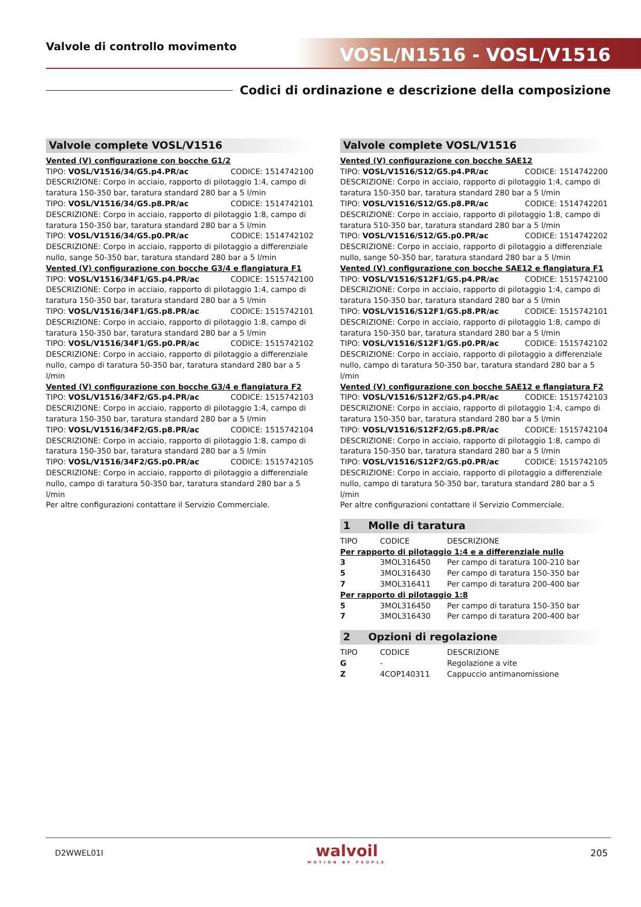Valvole di controllo movimento VOSL/N1516 - VOSL/V1516
Codici di ordinazione e descrizione della composizione
Valvole complete VOSL/V1516
Vented (V) configurazione con bocche G1/2
TIPO: VOSL/V1516/34/G5.p4.PR/ac CODICE: 1514742100
DESCRIZIONE: Corpo in acciaio, rapporto di pilotaggio 1:4, campo di taratura 150-350 bar, taratura standard 280 bar a 5 l/min
TIPO: VOSL/V1516/34/G5.p8.PR/ac CODICE: 1514742101
DESCRIZIONE: Corpo in acciaio, rapporto di pilotaggio 1:8, campo di taratura 150-350 bar, taratura standard 280 bar a 5 l/min
TIPO: VOSL/V1516/34/G5.p0.PR/ac CODICE: 1514742102
DESCRIZIONE: Corpo in acciaio, rapporto di pilotaggio a differenziale nullo, sange 50-350 bar, taratura standard 280 bar a 5 l/min
Vented (V) configurazione con bocche G3/4 e flangiatura F1
TIPO: VOSL/V1516/34F1/G5.p4.PR/ac CODICE: 1515742100
DESCRIZIONE: Corpo in acciaio, rapporto di pilotaggio 1:4, campo di taratura 150-350 bar, taratura standard 280 bar a 5 l/min
TIPO: VOSL/V1516/34F1/G5.p8.PR/ac CODICE: 1515742101
DESCRIZIONE: Corpo in acciaio, rapporto di pilotaggio 1:8, campo di taratura 150-350 bar, taratura standard 280 bar a 5 l/min
TIPO: VOSL/V1516/34F1/G5.p0.PR/ac CODICE: 1515742102
DESCRIZIONE: Corpo in acciaio, rapporto di pilotaggio a differenziale nullo, campo di taratura 50-350 bar, taratura standard 280 bar a 5 l/min
Vented (V) configurazione con bocche G3/4 e flangiatura F2
TIPO: VOSL/V1516/34F2/G5.p4.PR/ac CODICE: 1515742103
DESCRIZIONE: Corpo in acciaio, rapporto di pilotaggio 1:4, campo di taratura 150-350 bar, taratura standard 280 bar a 5 l/min
TIPO: VOSL/V1516/34F2/G5.p8.PR/ac CODICE: 1515742104
DESCRIZIONE: Corpo in acciaio, rapporto di pilotaggio 1:8, campo di taratura 150-350 bar, taratura standard 280 bar a 5 l/min
TIPO: VOSL/V1516/34F2/G5.p0.PR/ac CODICE: 1515742105
DESCRIZIONE: Corpo in acciaio, rapporto di pilotaggio a differenziale nullo, campo di taratura 50-350 bar, taratura standard 280 bar a 5 l/min
Per altre configurazioni contattare il Servizio Commerciale.
Valvole complete VOSL/V1516
Vented (V) configurazione con bocche SAE12
TIPO: VOSL/V1516/S12/G5.p4.PR/ac CODICE: 1514742200
DESCRIZIONE: Corpo in acciaio, rapporto di pilotaggio 1:4, campo di taratura 150-350 bar, taratura standard 280 bar a 5 l/min
TIPO: VOSL/V1516/S12/G5.p8.PR/ac CODICE: 1514742201
DESCRIZIONE: Corpo in acciaio, rapporto di pilotaggio 1:8, campo di taratura 510-350 bar, taratura standard 280 bar a 5 l/min
TIPO: VOSL/V1516/S12/G5.p0.PR/ac CODICE: 1514742202
DESCRIZIONE: Corpo in acciaio, rapporto di pilotaggio a differenziale nullo, sange 50-350 bar, taratura standard 280 bar a 5 l/min
Vented (V) configurazione con bocche SAE12 e flangiatura F1
TIPO: VOSL/V1516/S12F1/G5.p4.PR/ac CODICE: 1515742100
DESCRIZIONE: Corpo in acciaio, rapporto di pilotaggio 1:4, campo di taratura 150-350 bar, taratura standard 280 bar a 5 l/min
TIPO: VOSL/V1516/S12F1/G5.p8.PR/ac CODICE: 1515742101
DESCRIZIONE: Corpo in acciaio, rapporto di pilotaggio 1:8, campo di taratura 150-350 bar, taratura standard 280 bar a 5 l/min
TIPO: VOSL/V1516/S12F1/G5.p0.PR/ac CODICE: 1515742102
DESCRIZIONE: Corpo in acciaio, rapporto di pilotaggio a differenziale nullo, campo di taratura 50-350 bar, taratura standard 280 bar a 5 l/min
Vented (V) configurazione con bocche SAE12 e flangiatura F2
TIPO: VOSL/V1516/S12F2/G5.p4.PR/ac CODICE: 1515742103
DESCRIZIONE: Corpo in acciaio, rapporto di pilotaggio 1:4, campo di taratura 150-350 bar, taratura standard 280 bar a 5 l/min
TIPO: VOSL/V1516/S12F2/G5.p8.PR/ac CODICE: 1515742104
DESCRIZIONE: Corpo in acciaio, rapporto di pilotaggio 1:8, campo di taratura 150-350 bar, taratura standard 280 bar a 5 l/min
TIPO: VOSL/V1516/S12F2/G5.p0.PR/ac CODICE: 1515742105
DESCRIZIONE: Corpo in acciaio, rapporto di pilotaggio a differenziale nullo, campo di taratura 50-350 bar, taratura standard 280 bar a 5 l/min
Per altre configurazioni contattare il Servizio Commerciale.
1 Molle di taratura
| TIPO | CODICE | DESCRIZIONE |
| --- | --- | --- |
| Per rapporto di pilotaggio 1:4 e a differenziale nullo | | |
| 3 | 3MOL316450 | Per campo di taratura 100-210 bar |
| 5 | 3MOL316430 | Per campo di taratura 150-350 bar |
| 7 | 3MOL316411 | Per campo di taratura 200-400 bar |
| Per rapporto di pilotaggio 1:8 | | |
| 5 | 3MOL316450 | Per campo di taratura 150-350 bar |
| 7 | 3MOL316430 | Per campo di taratura 200-400 bar |
2 Opzioni di regolazione
| TIPO | CODICE | DESCRIZIONE |
| --- | --- | --- |
| G | - | Regolazione a vite |
| Z | 4COP140311 | Cappuccio antimanomissione |
D2WWEL01I
walvoil
MOTION BY PEOPLE
205